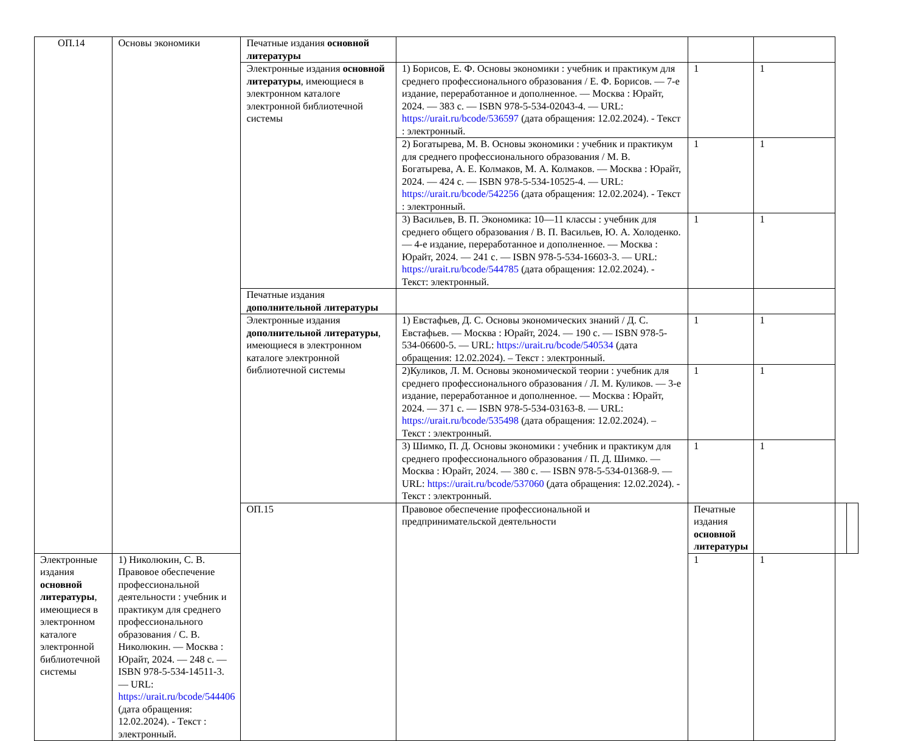| ОП.14 | Основы экономики | Печатные издания основной литературы | | | | | |
| | | Электронные издания основной литературы , имеющиеся в электронном каталоге электронной библиотечной системы | 1) Борисов, Е. Ф. Основы экономики : учебник и практикум для среднего профессионального образования / Е. Ф. Борисов. — 7-е издание, переработанное и дополненное. — Москва : Юрайт, 2024. — 383 с. — ISBN 978-5-534-02043-4. — URL: https://urait.ru/bcode/536597 (дата обращения: 12.02.2024). - Текст : электронный. | 1 | 1 | | |
| | | | 2) Богатырева, М. В. Основы экономики : учебник и практикум для среднего профессионального образования / М. В. Богатырева, А. Е. Колмаков, М. А. Колмаков. — Москва : Юрайт, 2024. — 424 с. — ISBN 978-5-534-10525-4. — URL: https://urait.ru/bcode/542256 (дата обращения: 12.02.2024). - Текст : электронный. | 1 | 1 | | |
| | | | 3) Васильев, В. П. Экономика: 10—11 классы : учебник для среднего общего образования / В. П. Васильев, Ю. А. Холоденко. — 4-е издание, переработанное и дополненное. — Москва : Юрайт, 2024. — 241 с. — ISBN 978-5-534-16603-3. — URL: https://urait.ru/bcode/544785 (дата обращения: 12.02.2024). - Текст: электронный. | 1 | 1 | | |
| | | Печатные издания дополнительной литературы | | | | | |
| | | Электронные издания дополнительной литературы , имеющиеся в электронном каталоге электронной библиотечной системы | 1) Евстафьев, Д. С. Основы экономических знаний / Д. С. Евстафьев. — Москва : Юрайт, 2024. — 190 с. — ISBN 978-5-534-06600-5. — URL: https://urait.ru/bcode/540534 (дата обращения: 12.02.2024). – Текст : электронный. | 1 | 1 | | |
| | | | 2)Куликов, Л. М. Основы экономической теории : учебник для среднего профессионального образования / Л. М. Куликов. — 3-е издание, переработанное и дополненное. — Москва : Юрайт, 2024. — 371 с. — ISBN 978-5-534-03163-8. — URL: https://urait.ru/bcode/535498 (дата обращения: 12.02.2024). – Текст : электронный. | 1 | 1 | | |
| | | | 3) Шимко, П. Д. Основы экономики : учебник и практикум для среднего профессионального образования / П. Д. Шимко. — Москва : Юрайт, 2024. — 380 с. — ISBN 978-5-534-01368-9. — URL: https://urait.ru/bcode/537060 (дата обращения: 12.02.2024). - Текст : электронный. | 1 | 1 | | |
| | | ОП.15 | Правовое обеспечение профессиональной и предпринимательской деятельности | Печатные издания основной литературы | | | |
| Электронные издания основной литературы , имеющиеся в электронном каталоге электронной библиотечной системы | 1) Николюкин, С. В. Правовое обеспечение профессиональной деятельности : учебник и практикум для среднего профессионального образования / С. В. Николюкин. — Москва : Юрайт, 2024. — 248 с. — ISBN 978-5-534-14511-3. — URL: https://urait.ru/bcode/544406 (дата обращения: 12.02.2024). - Текст : электронный. | | | 1 | 1 | | |